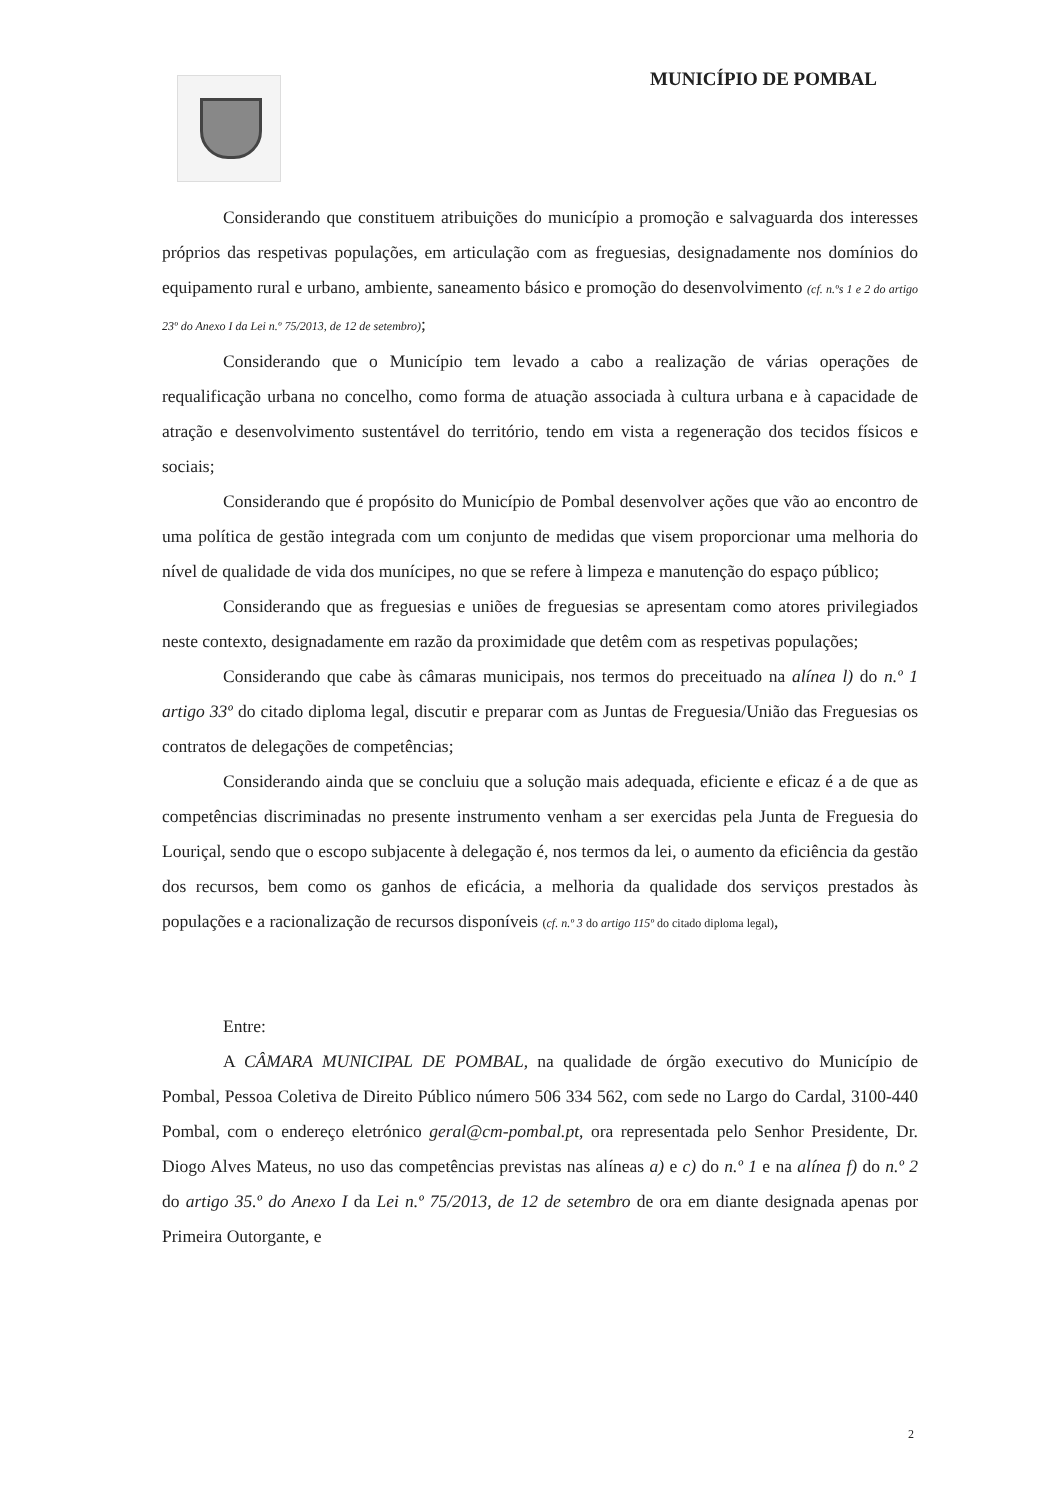MUNICÍPIO DE POMBAL
Considerando que constituem atribuições do município a promoção e salvaguarda dos interesses próprios das respetivas populações, em articulação com as freguesias, designadamente nos domínios do equipamento rural e urbano, ambiente, saneamento básico e promoção do desenvolvimento (cf. n.ºs 1 e 2 do artigo 23º do Anexo I da Lei n.º 75/2013, de 12 de setembro);
Considerando que o Município tem levado a cabo a realização de várias operações de requalificação urbana no concelho, como forma de atuação associada à cultura urbana e à capacidade de atração e desenvolvimento sustentável do território, tendo em vista a regeneração dos tecidos físicos e sociais;
Considerando que é propósito do Município de Pombal desenvolver ações que vão ao encontro de uma política de gestão integrada com um conjunto de medidas que visem proporcionar uma melhoria do nível de qualidade de vida dos munícipes, no que se refere à limpeza e manutenção do espaço público;
Considerando que as freguesias e uniões de freguesias se apresentam como atores privilegiados neste contexto, designadamente em razão da proximidade que detêm com as respetivas populações;
Considerando que cabe às câmaras municipais, nos termos do preceituado na alínea l) do n.º 1 artigo 33º do citado diploma legal, discutir e preparar com as Juntas de Freguesia/União das Freguesias os contratos de delegações de competências;
Considerando ainda que se concluiu que a solução mais adequada, eficiente e eficaz é a de que as competências discriminadas no presente instrumento venham a ser exercidas pela Junta de Freguesia do Louriçal, sendo que o escopo subjacente à delegação é, nos termos da lei, o aumento da eficiência da gestão dos recursos, bem como os ganhos de eficácia, a melhoria da qualidade dos serviços prestados às populações e a racionalização de recursos disponíveis (cf. n.º 3 do artigo 115º do citado diploma legal),
Entre:
A CÂMARA MUNICIPAL DE POMBAL, na qualidade de órgão executivo do Município de Pombal, Pessoa Coletiva de Direito Público número 506 334 562, com sede no Largo do Cardal, 3100-440 Pombal, com o endereço eletrónico geral@cm-pombal.pt, ora representada pelo Senhor Presidente, Dr. Diogo Alves Mateus, no uso das competências previstas nas alíneas a) e c) do n.º 1 e na alínea f) do n.º 2 do artigo 35.º do Anexo I da Lei n.º 75/2013, de 12 de setembro de ora em diante designada apenas por Primeira Outorgante, e
2